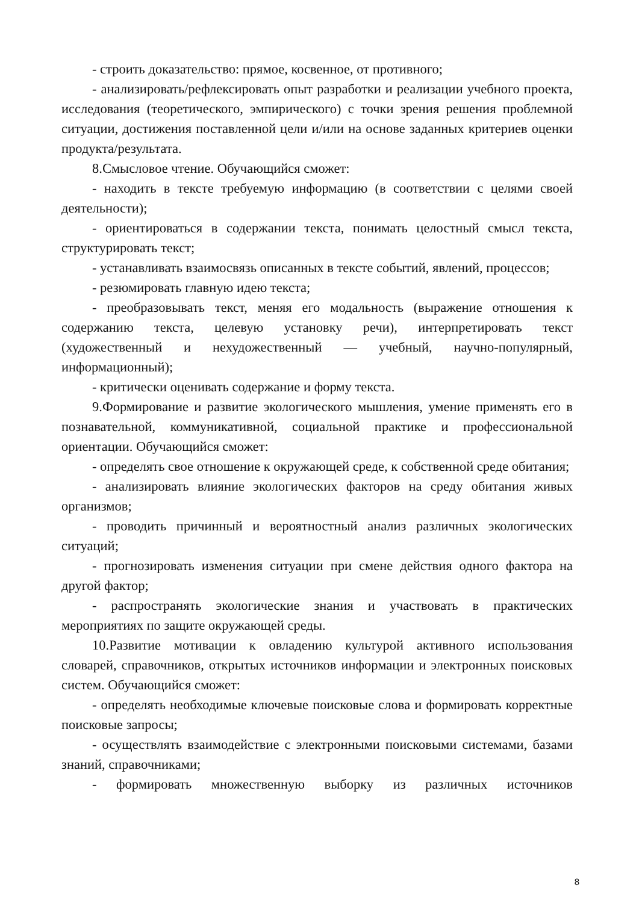- строить доказательство: прямое, косвенное, от противного;
- анализировать/рефлексировать опыт разработки и реализации учебного проекта, исследования (теоретического, эмпирического) с точки зрения решения проблемной ситуации, достижения поставленной цели и/или на основе заданных критериев оценки продукта/результата.
8.Смысловое чтение. Обучающийся сможет:
- находить в тексте требуемую информацию (в соответствии с целями своей деятельности);
- ориентироваться в содержании текста, понимать целостный смысл текста, структурировать текст;
- устанавливать взаимосвязь описанных в тексте событий, явлений, процессов;
- резюмировать главную идею текста;
- преобразовывать текст, меняя его модальность (выражение отношения к содержанию текста, целевую установку речи), интерпретировать текст (художественный и нехудожественный — учебный, научно-популярный, информационный);
- критически оценивать содержание и форму текста.
9.Формирование и развитие экологического мышления, умение применять его в познавательной, коммуникативной, социальной практике и профессиональной ориентации. Обучающийся сможет:
- определять свое отношение к окружающей среде, к собственной среде обитания;
- анализировать влияние экологических факторов на среду обитания живых организмов;
- проводить причинный и вероятностный анализ различных экологических ситуаций;
- прогнозировать изменения ситуации при смене действия одного фактора на другой фактор;
- распространять экологические знания и участвовать в практических мероприятиях по защите окружающей среды.
10.Развитие мотивации к овладению культурой активного использования словарей, справочников, открытых источников информации и электронных поисковых систем. Обучающийся сможет:
- определять необходимые ключевые поисковые слова и формировать корректные поисковые запросы;
- осуществлять взаимодействие с электронными поисковыми системами, базами знаний, справочниками;
- формировать множественную выборку из различных источников
8